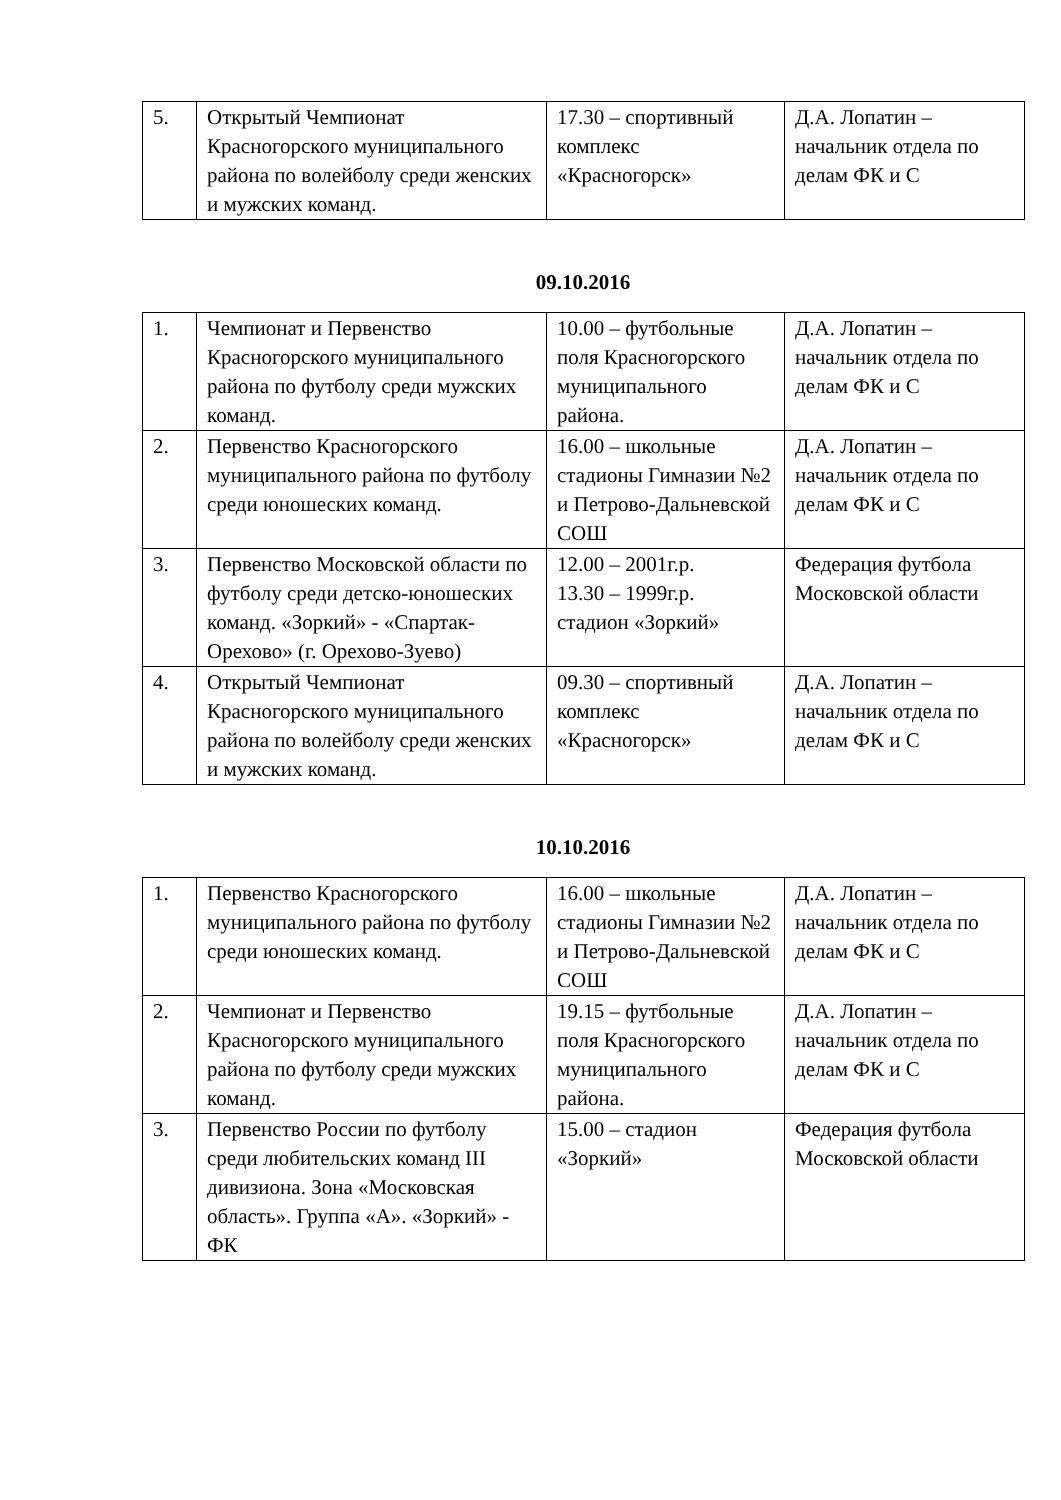| 5. | Открытый Чемпионат Красногорского муниципального района по волейболу среди женских и мужских команд. | 17.30 – спортивный комплекс «Красногорск» | Д.А. Лопатин – начальник отдела по делам ФК и С |
09.10.2016
| 1. | Чемпионат и Первенство Красногорского муниципального района по футболу среди мужских команд. | 10.00 – футбольные поля Красногорского муниципального района. | Д.А. Лопатин – начальник отдела по делам ФК и С |
| 2. | Первенство Красногорского муниципального района по футболу среди юношеских команд. | 16.00 – школьные стадионы Гимназии №2 и Петрово-Дальневской СОШ | Д.А. Лопатин – начальник отдела по делам ФК и С |
| 3. | Первенство Московской области по футболу среди детско-юношеских команд. «Зоркий» - «Спартак-Орехово» (г. Орехово-Зуево) | 12.00 – 2001г.р. 13.30 – 1999г.р. стадион «Зоркий» | Федерация футбола Московской области |
| 4. | Открытый Чемпионат Красногорского муниципального района по волейболу среди женских и мужских команд. | 09.30 – спортивный комплекс «Красногорск» | Д.А. Лопатин – начальник отдела по делам ФК и С |
10.10.2016
| 1. | Первенство Красногорского муниципального района по футболу среди юношеских команд. | 16.00 – школьные стадионы Гимназии №2 и Петрово-Дальневской СОШ | Д.А. Лопатин – начальник отдела по делам ФК и С |
| 2. | Чемпионат и Первенство Красногорского муниципального района по футболу среди мужских команд. | 19.15 – футбольные поля Красногорского муниципального района. | Д.А. Лопатин – начальник отдела по делам ФК и С |
| 3. | Первенство России по футболу среди любительских команд III дивизиона. Зона «Московская область». Группа «А». «Зоркий» - ФК | 15.00 – стадион «Зоркий» | Федерация футбола Московской области |